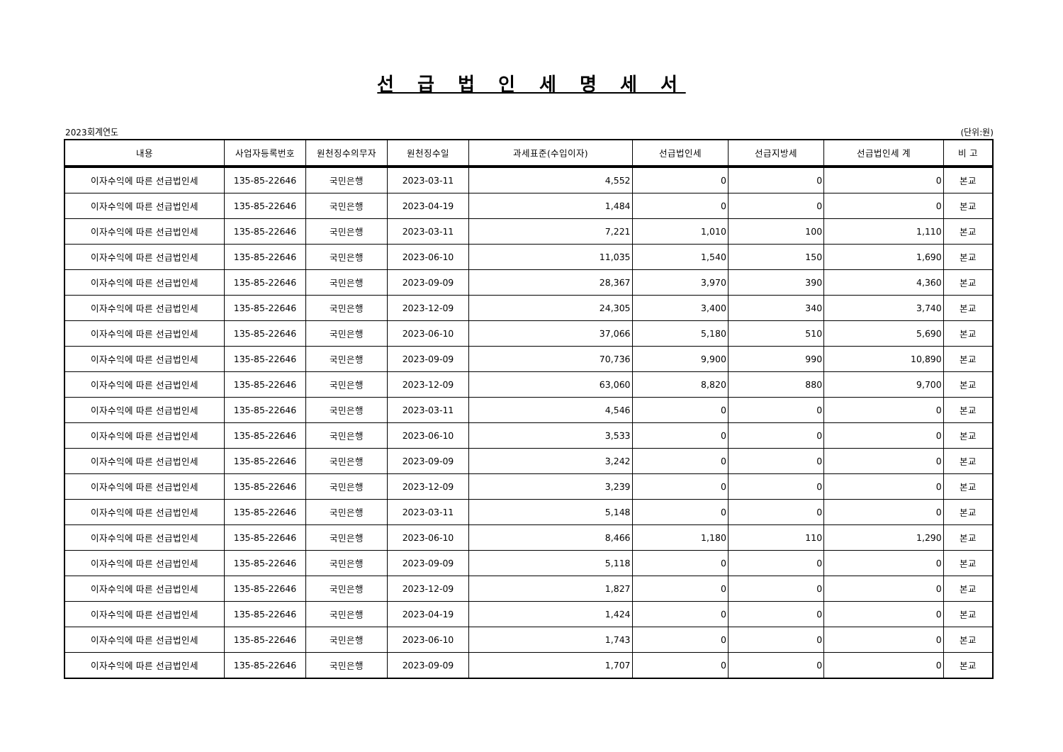선 급 법 인 세 명 세 서
2023회계연도 (단위:원)
| 내용 | 사업자등록번호 | 원천징수의무자 | 원천징수일 | 과세표준(수입이자) | 선급법인세 | 선급지방세 | 선급법인세 계 | 비 고 |
| --- | --- | --- | --- | --- | --- | --- | --- | --- |
| 이자수익에 따른 선급법인세 | 135-85-22646 | 국민은행 | 2023-03-11 | 4,552 | 0 | 0 | 0 | 본교 |
| 이자수익에 따른 선급법인세 | 135-85-22646 | 국민은행 | 2023-04-19 | 1,484 | 0 | 0 | 0 | 본교 |
| 이자수익에 따른 선급법인세 | 135-85-22646 | 국민은행 | 2023-03-11 | 7,221 | 1,010 | 100 | 1,110 | 본교 |
| 이자수익에 따른 선급법인세 | 135-85-22646 | 국민은행 | 2023-06-10 | 11,035 | 1,540 | 150 | 1,690 | 본교 |
| 이자수익에 따른 선급법인세 | 135-85-22646 | 국민은행 | 2023-09-09 | 28,367 | 3,970 | 390 | 4,360 | 본교 |
| 이자수익에 따른 선급법인세 | 135-85-22646 | 국민은행 | 2023-12-09 | 24,305 | 3,400 | 340 | 3,740 | 본교 |
| 이자수익에 따른 선급법인세 | 135-85-22646 | 국민은행 | 2023-06-10 | 37,066 | 5,180 | 510 | 5,690 | 본교 |
| 이자수익에 따른 선급법인세 | 135-85-22646 | 국민은행 | 2023-09-09 | 70,736 | 9,900 | 990 | 10,890 | 본교 |
| 이자수익에 따른 선급법인세 | 135-85-22646 | 국민은행 | 2023-12-09 | 63,060 | 8,820 | 880 | 9,700 | 본교 |
| 이자수익에 따른 선급법인세 | 135-85-22646 | 국민은행 | 2023-03-11 | 4,546 | 0 | 0 | 0 | 본교 |
| 이자수익에 따른 선급법인세 | 135-85-22646 | 국민은행 | 2023-06-10 | 3,533 | 0 | 0 | 0 | 본교 |
| 이자수익에 따른 선급법인세 | 135-85-22646 | 국민은행 | 2023-09-09 | 3,242 | 0 | 0 | 0 | 본교 |
| 이자수익에 따른 선급법인세 | 135-85-22646 | 국민은행 | 2023-12-09 | 3,239 | 0 | 0 | 0 | 본교 |
| 이자수익에 따른 선급법인세 | 135-85-22646 | 국민은행 | 2023-03-11 | 5,148 | 0 | 0 | 0 | 본교 |
| 이자수익에 따른 선급법인세 | 135-85-22646 | 국민은행 | 2023-06-10 | 8,466 | 1,180 | 110 | 1,290 | 본교 |
| 이자수익에 따른 선급법인세 | 135-85-22646 | 국민은행 | 2023-09-09 | 5,118 | 0 | 0 | 0 | 본교 |
| 이자수익에 따른 선급법인세 | 135-85-22646 | 국민은행 | 2023-12-09 | 1,827 | 0 | 0 | 0 | 본교 |
| 이자수익에 따른 선급법인세 | 135-85-22646 | 국민은행 | 2023-04-19 | 1,424 | 0 | 0 | 0 | 본교 |
| 이자수익에 따른 선급법인세 | 135-85-22646 | 국민은행 | 2023-06-10 | 1,743 | 0 | 0 | 0 | 본교 |
| 이자수익에 따른 선급법인세 | 135-85-22646 | 국민은행 | 2023-09-09 | 1,707 | 0 | 0 | 0 | 본교 |